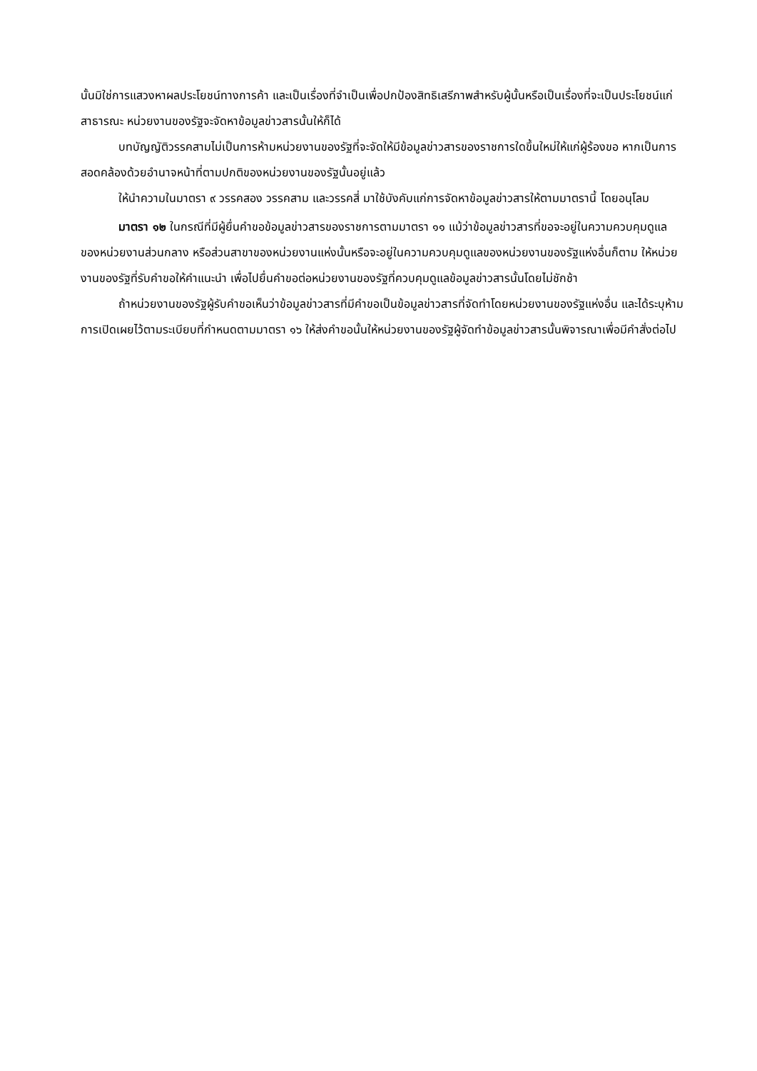นั้นมิใช่การแสวงหาผลประโยชน์ทางการค้า และเป็นเรื่องที่จำเป็นเพื่อปกป้องสิทธิเสรีภาพสำหรับผู้นั้นหรือเป็นเรื่องที่จะเป็นประโยชน์แก่สาธารณะ หน่วยงานของรัฐจะจัดหาข้อมูลข่าวสารนั้นให้ก็ได้
บทบัญญัติวรรคสามไม่เป็นการห้ามหน่วยงานของรัฐที่จะจัดให้มีข้อมูลข่าวสารของราชการใดขึ้นใหม่ให้แก่ผู้ร้องขอ หากเป็นการสอดคล้องด้วยอำนาจหน้าที่ตามปกติของหน่วยงานของรัฐนั้นอยู่แล้ว
ให้นำความในมาตรา ๙ วรรคสอง วรรคสาม และวรรคสี่ มาใช้บังคับแก่การจัดหาข้อมูลข่าวสารให้ตามมาตรานี้ โดยอนุโลม
มาตรา ๑๒ ในกรณีที่มีผู้ยื่นคำขอข้อมูลข่าวสารของราชการตามมาตรา ๑๑ แม้ว่าข้อมูลข่าวสารที่ขอจะอยู่ในความควบคุมดูแลของหน่วยงานส่วนกลาง หรือส่วนสาขาของหน่วยงานแห่งนั้นหรือจะอยู่ในความควบคุมดูแลของหน่วยงานของรัฐแห่งอื่นก็ตาม ให้หน่วยงานของรัฐที่รับคำขอให้คำแนะนำ เพื่อไปยื่นคำขอต่อหน่วยงานของรัฐที่ควบคุมดูแลข้อมูลข่าวสารนั้นโดยไม่ชักช้า
ถ้าหน่วยงานของรัฐผู้รับคำขอเห็นว่าข้อมูลข่าวสารที่มีคำขอเป็นข้อมูลข่าวสารที่จัดทำโดยหน่วยงานของรัฐแห่งอื่น และได้ระบุห้ามการเปิดเผยไว้ตามระเบียบที่กำหนดตามมาตรา ๑๖ ให้ส่งคำขอนั้นให้หน่วยงานของรัฐผู้จัดทำข้อมูลข่าวสารนั้นพิจารณาเพื่อมีคำสั่งต่อไป